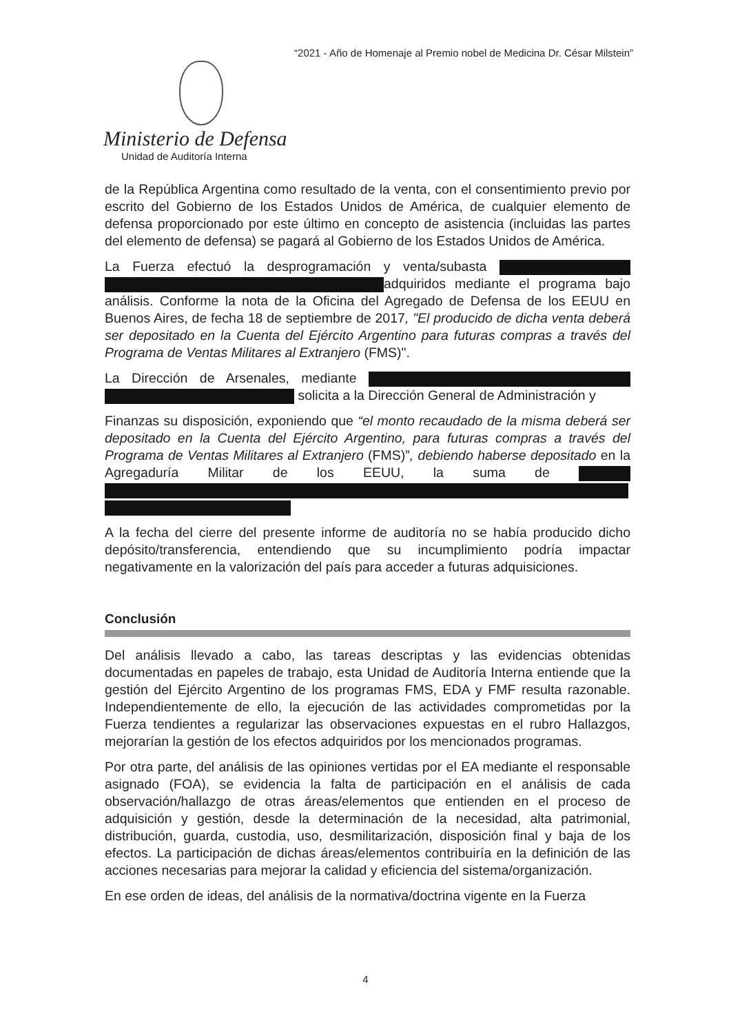“2021 - Año de Homenaje al Premio nobel de Medicina Dr. César Milstein”
Ministerio de Defensa
Unidad de Auditoría Interna
de la República Argentina como resultado de la venta, con el consentimiento previo por escrito del Gobierno de los Estados Unidos de América, de cualquier elemento de defensa proporcionado por este último en concepto de asistencia (incluidas las partes del elemento de defensa) se pagará al Gobierno de los Estados Unidos de América.
La Fuerza efectuó la desprogramación y venta/subasta adquiridos mediante el programa bajo análisis. Conforme la nota de la Oficina del Agregado de Defensa de los EEUU en Buenos Aires, de fecha 18 de septiembre de 2017, "El producido de dicha venta deberá ser depositado en la Cuenta del Ejército Argentino para futuras compras a través del Programa de Ventas Militares al Extranjero (FMS)".
La Dirección de Arsenales, mediante solicita a la Dirección General de Administración y
Finanzas su disposición, exponiendo que “el monto recaudado de la misma deberá ser depositado en la Cuenta del Ejército Argentino, para futuras compras a través del Programa de Ventas Militares al Extranjero (FMS)”, debiendo haberse depositado en la Agregaduría Militar de los EEUU, la suma de
A la fecha del cierre del presente informe de auditoría no se había producido dicho depósito/transferencia, entendiendo que su incumplimiento podría impactar negativamente en la valorización del país para acceder a futuras adquisiciones.
Conclusión
Del análisis llevado a cabo, las tareas descriptas y las evidencias obtenidas documentadas en papeles de trabajo, esta Unidad de Auditoría Interna entiende que la gestión del Ejército Argentino de los programas FMS, EDA y FMF resulta razonable. Independientemente de ello, la ejecución de las actividades comprometidas por la Fuerza tendientes a regularizar las observaciones expuestas en el rubro Hallazgos, mejorarían la gestión de los efectos adquiridos por los mencionados programas.
Por otra parte, del análisis de las opiniones vertidas por el EA mediante el responsable asignado (FOA), se evidencia la falta de participación en el análisis de cada observación/hallazgo de otras áreas/elementos que entienden en el proceso de adquisición y gestión, desde la determinación de la necesidad, alta patrimonial, distribución, guarda, custodia, uso, desmilitarización, disposición final y baja de los efectos. La participación de dichas áreas/elementos contribuiría en la definición de las acciones necesarias para mejorar la calidad y eficiencia del sistema/organización.
En ese orden de ideas, del análisis de la normativa/doctrina vigente en la Fuerza
4